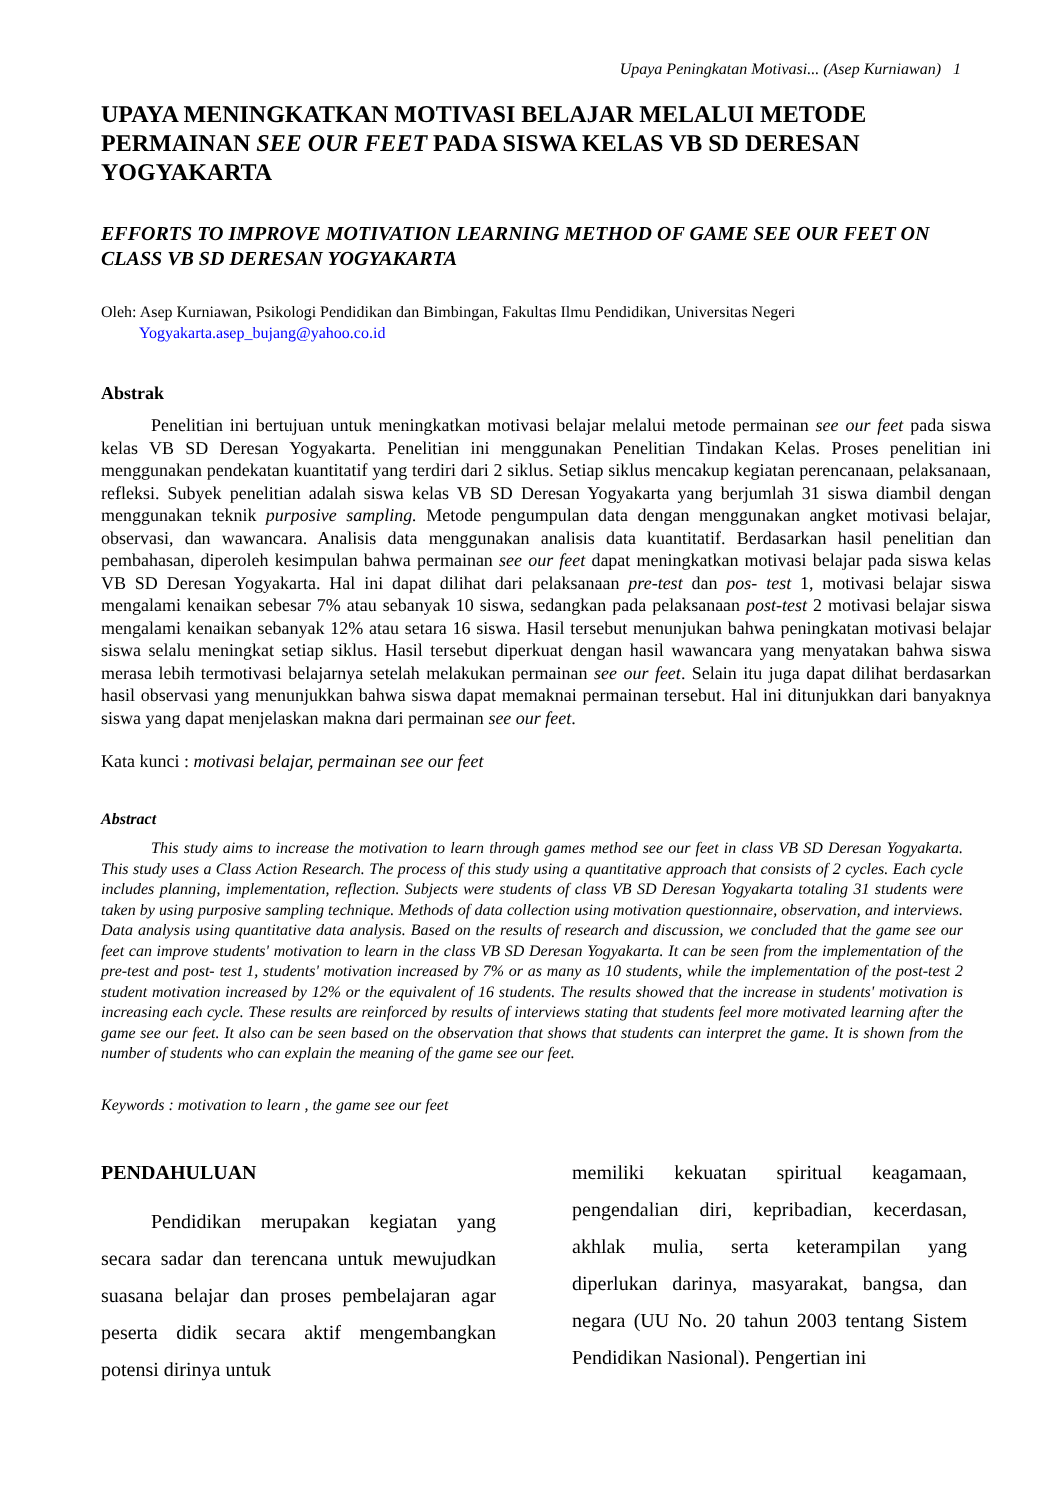Upaya Peningkatan Motivasi... (Asep Kurniawan) 1
UPAYA MENINGKATKAN MOTIVASI BELAJAR MELALUI METODE PERMAINAN SEE OUR FEET PADA SISWA KELAS VB SD DERESAN YOGYAKARTA
EFFORTS TO IMPROVE MOTIVATION LEARNING METHOD OF GAME SEE OUR FEET ON CLASS VB SD DERESAN YOGYAKARTA
Oleh: Asep Kurniawan, Psikologi Pendidikan dan Bimbingan, Fakultas Ilmu Pendidikan, Universitas Negeri
Yogyakarta.asep_bujang@yahoo.co.id
Abstrak
Penelitian ini bertujuan untuk meningkatkan motivasi belajar melalui metode permainan see our feet pada siswa kelas VB SD Deresan Yogyakarta. Penelitian ini menggunakan Penelitian Tindakan Kelas. Proses penelitian ini menggunakan pendekatan kuantitatif yang terdiri dari 2 siklus. Setiap siklus mencakup kegiatan perencanaan, pelaksanaan, refleksi. Subyek penelitian adalah siswa kelas VB SD Deresan Yogyakarta yang berjumlah 31 siswa diambil dengan menggunakan teknik purposive sampling. Metode pengumpulan data dengan menggunakan angket motivasi belajar, observasi, dan wawancara. Analisis data menggunakan analisis data kuantitatif. Berdasarkan hasil penelitian dan pembahasan, diperoleh kesimpulan bahwa permainan see our feet dapat meningkatkan motivasi belajar pada siswa kelas VB SD Deresan Yogyakarta. Hal ini dapat dilihat dari pelaksanaan pre-test dan pos- test 1, motivasi belajar siswa mengalami kenaikan sebesar 7% atau sebanyak 10 siswa, sedangkan pada pelaksanaan post-test 2 motivasi belajar siswa mengalami kenaikan sebanyak 12% atau setara 16 siswa. Hasil tersebut menunjukan bahwa peningkatan motivasi belajar siswa selalu meningkat setiap siklus. Hasil tersebut diperkuat dengan hasil wawancara yang menyatakan bahwa siswa merasa lebih termotivasi belajarnya setelah melakukan permainan see our feet. Selain itu juga dapat dilihat berdasarkan hasil observasi yang menunjukkan bahwa siswa dapat memaknai permainan tersebut. Hal ini ditunjukkan dari banyaknya siswa yang dapat menjelaskan makna dari permainan see our feet.
Kata kunci : motivasi belajar, permainan see our feet
Abstract
This study aims to increase the motivation to learn through games method see our feet in class VB SD Deresan Yogyakarta. This study uses a Class Action Research. The process of this study using a quantitative approach that consists of 2 cycles. Each cycle includes planning, implementation, reflection. Subjects were students of class VB SD Deresan Yogyakarta totaling 31 students were taken by using purposive sampling technique. Methods of data collection using motivation questionnaire, observation, and interviews. Data analysis using quantitative data analysis. Based on the results of research and discussion, we concluded that the game see our feet can improve students' motivation to learn in the class VB SD Deresan Yogyakarta. It can be seen from the implementation of the pre-test and post- test 1, students' motivation increased by 7% or as many as 10 students, while the implementation of the post-test 2 student motivation increased by 12% or the equivalent of 16 students. The results showed that the increase in students' motivation is increasing each cycle. These results are reinforced by results of interviews stating that students feel more motivated learning after the game see our feet. It also can be seen based on the observation that shows that students can interpret the game. It is shown from the number of students who can explain the meaning of the game see our feet.
Keywords : motivation to learn , the game see our feet
PENDAHULUAN
Pendidikan merupakan kegiatan yang secara sadar dan terencana untuk mewujudkan suasana belajar dan proses pembelajaran agar peserta didik secara aktif mengembangkan potensi dirinya untuk
memiliki kekuatan spiritual keagamaan, pengendalian diri, kepribadian, kecerdasan, akhlak mulia, serta keterampilan yang diperlukan darinya, masyarakat, bangsa, dan negara (UU No. 20 tahun 2003 tentang Sistem Pendidikan Nasional). Pengertian ini